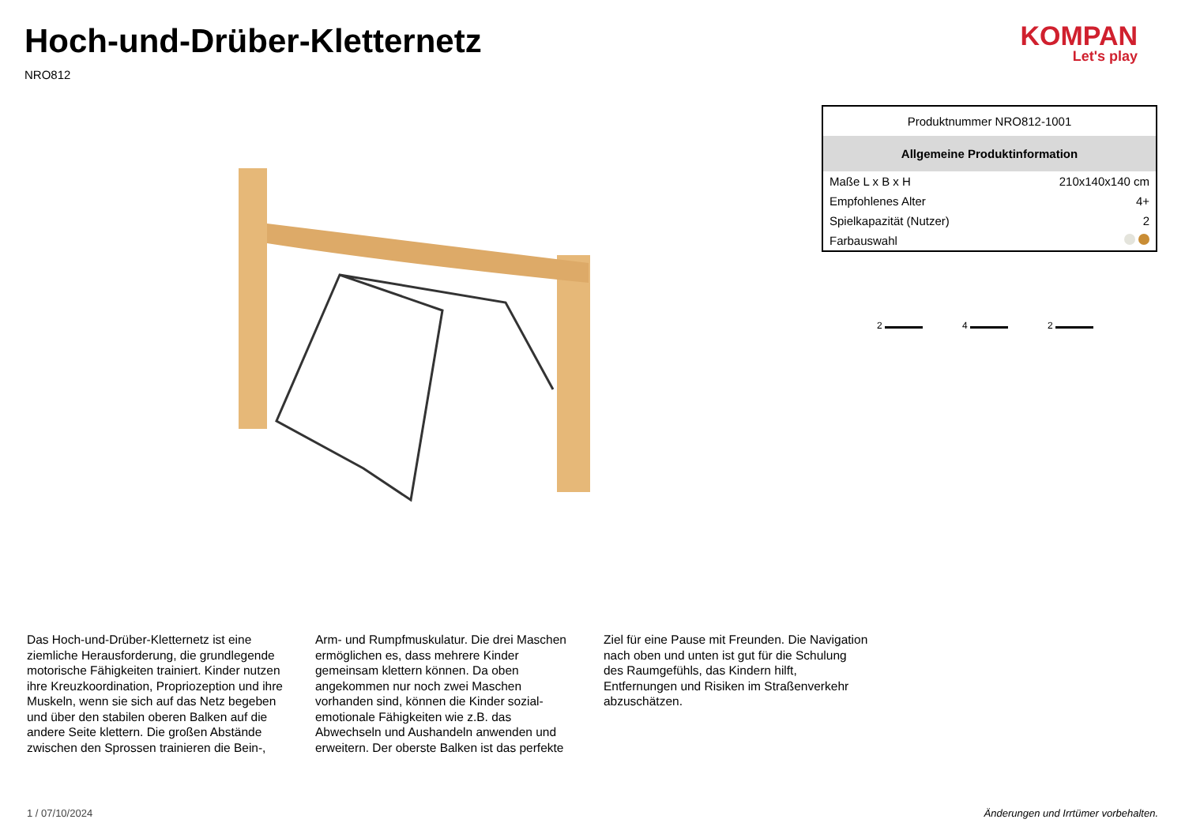Hoch-und-Drüber-Kletternetz
NRO812
KOMPAN
Let's play
| Produktnummer NRO812-1001 | |
| Allgemeine Produktinformation | |
| Maße L x B x H | 210x140x140 cm |
| Empfohlenes Alter | 4+ |
| Spielkapazität (Nutzer) | 2 |
| Farbauswahl | |
2 4 2
Das Hoch-und-Drüber-Kletternetz ist eine ziemliche Herausforderung, die grundlegende motorische Fähigkeiten trainiert. Kinder nutzen ihre Kreuzkoordination, Propriozeption und ihre Muskeln, wenn sie sich auf das Netz begeben und über den stabilen oberen Balken auf die andere Seite klettern. Die großen Abstände zwischen den Sprossen trainieren die Bein-,
Arm- und Rumpfmuskulatur. Die drei Maschen ermöglichen es, dass mehrere Kinder gemeinsam klettern können. Da oben angekommen nur noch zwei Maschen vorhanden sind, können die Kinder sozial-emotionale Fähigkeiten wie z.B. das Abwechseln und Aushandeln anwenden und erweitern. Der oberste Balken ist das perfekte
Ziel für eine Pause mit Freunden. Die Navigation nach oben und unten ist gut für die Schulung des Raumgefühls, das Kindern hilft, Entfernungen und Risiken im Straßenverkehr abzuschätzen.
1 / 07/10/2024 Änderungen und Irrtümer vorbehalten.